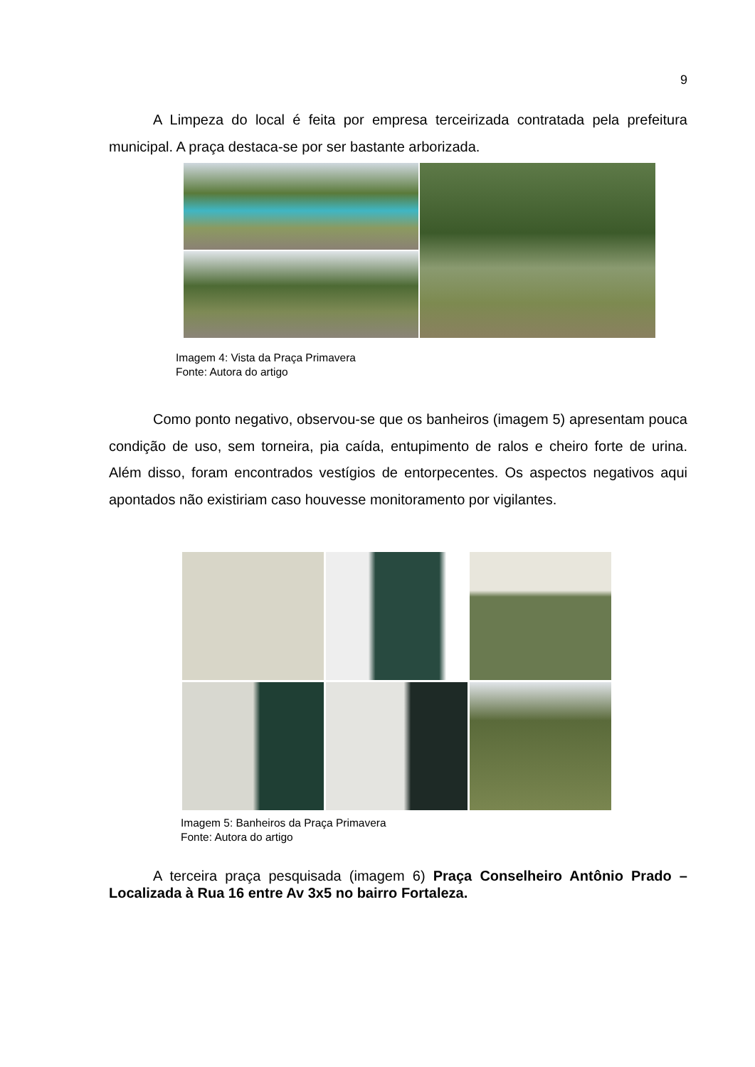9
A Limpeza do local é feita por empresa terceirizada contratada pela prefeitura municipal. A praça destaca-se por ser bastante arborizada.
Imagem 4: Vista da Praça Primavera
Fonte: Autora do artigo
Como ponto negativo, observou-se que os banheiros (imagem 5) apresentam pouca condição de uso, sem torneira, pia caída, entupimento de ralos e cheiro forte de urina. Além disso, foram encontrados vestígios de entorpecentes. Os aspectos negativos aqui apontados não existiriam caso houvesse monitoramento por vigilantes.
Imagem 5: Banheiros da Praça Primavera
Fonte: Autora do artigo
A terceira praça pesquisada (imagem 6) Praça Conselheiro Antônio Prado – Localizada à Rua 16 entre Av 3x5 no bairro Fortaleza.